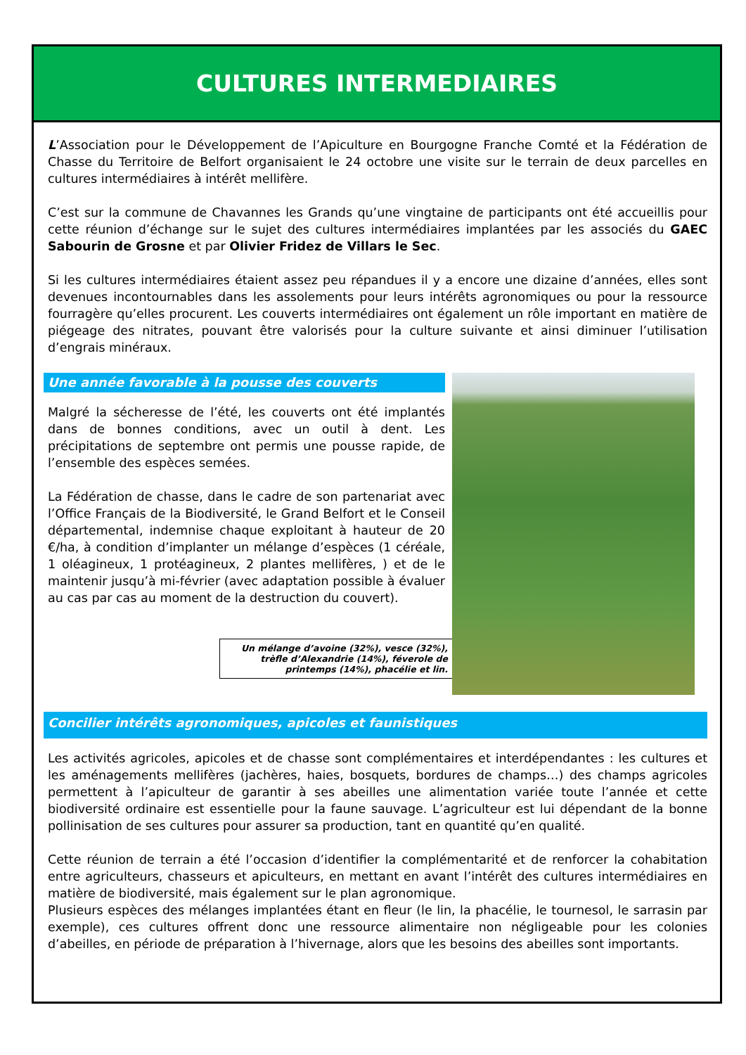CULTURES INTERMEDIAIRES
L’Association pour le Développement de l’Apiculture en Bourgogne Franche Comté et la Fédération de Chasse du Territoire de Belfort organisaient le 24 octobre une visite sur le terrain de deux parcelles en cultures intermédiaires à intérêt mellifère.
C’est sur la commune de Chavannes les Grands qu’une vingtaine de participants ont été accueillis pour cette réunion d’échange sur le sujet des cultures intermédiaires implantées par les associés du GAEC Sabourin de Grosne et par Olivier Fridez de Villars le Sec.
Si les cultures intermédiaires étaient assez peu répandues il y a encore une dizaine d’années, elles sont devenues incontournables dans les assolements pour leurs intérêts agronomiques ou pour la ressource fourragère qu’elles procurent. Les couverts intermédiaires ont également un rôle important en matière de piégeage des nitrates, pouvant être valorisés pour la culture suivante et ainsi diminuer l’utilisation d’engrais minéraux.
Une année favorable à la pousse des couverts
Malgré la sécheresse de l’été, les couverts ont été implantés dans de bonnes conditions, avec un outil à dent. Les précipitations de septembre ont permis une pousse rapide, de l’ensemble des espèces semées.
La Fédération de chasse, dans le cadre de son partenariat avec l’Office Français de la Biodiversité, le Grand Belfort et le Conseil départemental, indemnise chaque exploitant à hauteur de 20 €/ha, à condition d’implanter un mélange d’espèces (1 céréale, 1 oléagineux, 1 protéagineux, 2 plantes mellifères, ) et de le maintenir jusqu’à mi-février (avec adaptation possible à évaluer au cas par cas au moment de la destruction du couvert).
Un mélange d’avoine (32%), vesce (32%), trèfle d’Alexandrie (14%), féverole de printemps (14%), phacélie et lin.
Concilier intérêts agronomiques, apicoles et faunistiques
Les activités agricoles, apicoles et de chasse sont complémentaires et interdépendantes : les cultures et les aménagements mellifères (jachères, haies, bosquets, bordures de champs…) des champs agricoles permettent à l’apiculteur de garantir à ses abeilles une alimentation variée toute l’année et cette biodiversité ordinaire est essentielle pour la faune sauvage. L’agriculteur est lui dépendant de la bonne pollinisation de ses cultures pour assurer sa production, tant en quantité qu’en qualité.
Cette réunion de terrain a été l’occasion d’identifier la complémentarité et de renforcer la cohabitation entre agriculteurs, chasseurs et apiculteurs, en mettant en avant l’intérêt des cultures intermédiaires en matière de biodiversité, mais également sur le plan agronomique.
Plusieurs espèces des mélanges implantées étant en fleur (le lin, la phacélie, le tournesol, le sarrasin par exemple), ces cultures offrent donc une ressource alimentaire non négligeable pour les colonies d’abeilles, en période de préparation à l’hivernage, alors que les besoins des abeilles sont importants.